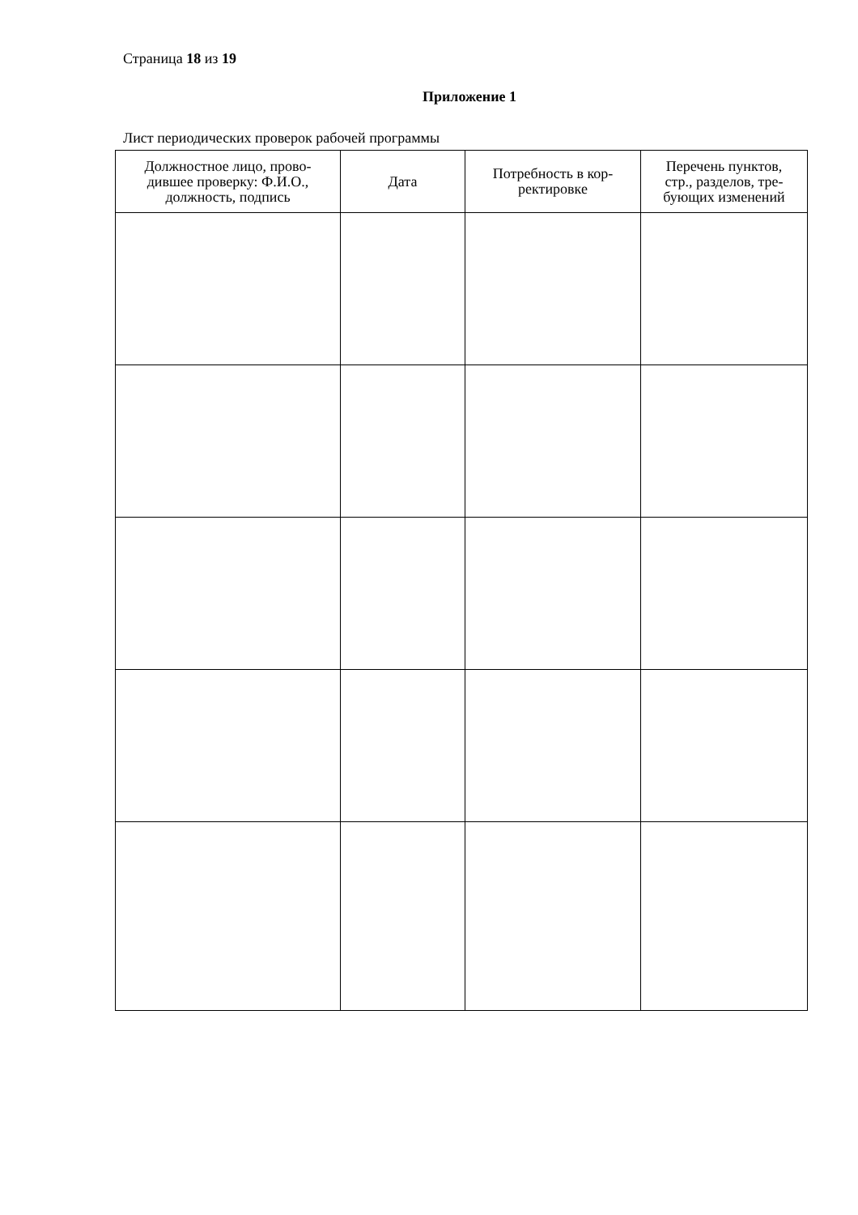Страница 18 из 19
Приложение 1
Лист периодических проверок рабочей программы
| Должностное лицо, прово- дившее проверку: Ф.И.О., должность, подпись | Дата | Потребность в кор- ректировке | Перечень пунктов, стр., разделов, тре- бующих изменений |
| --- | --- | --- | --- |